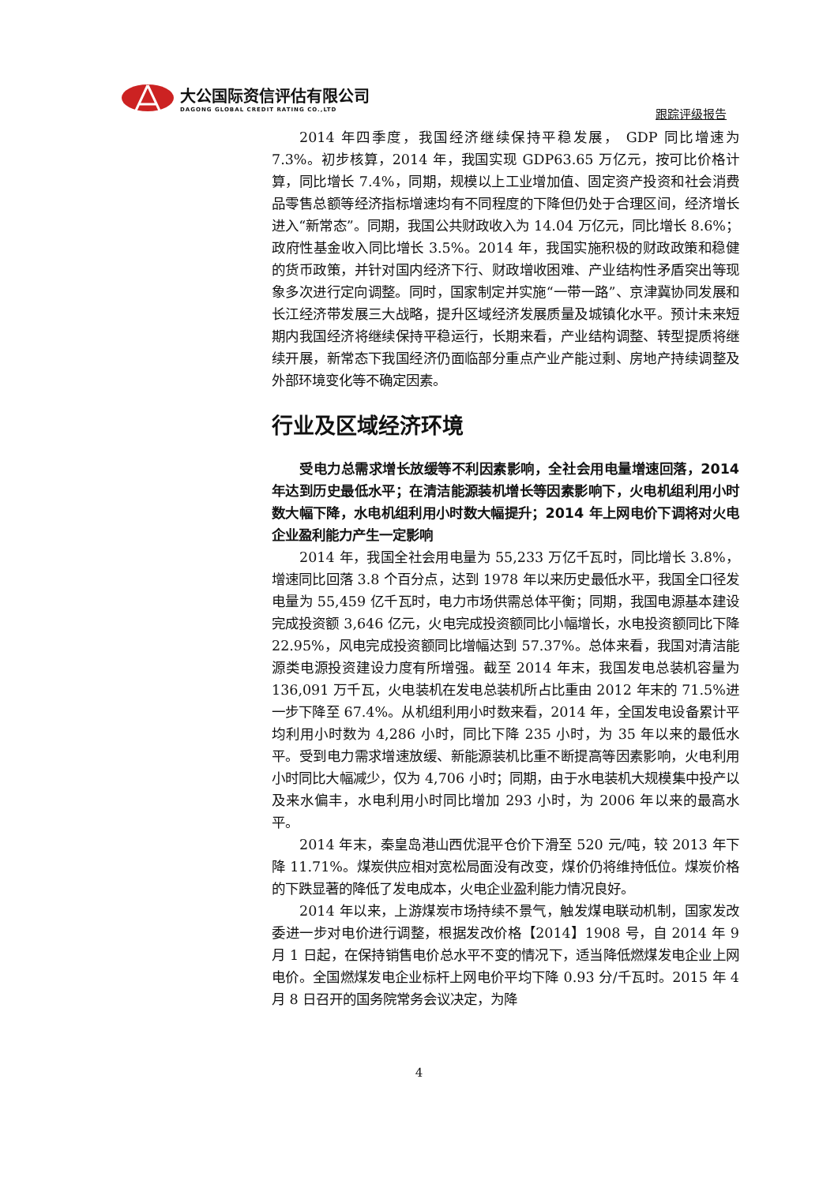大公国际资信评估有限公司
DAGONG GLOBAL CREDIT RATING CO.,LTD
跟踪评级报告
2014 年四季度，我国经济继续保持平稳发展， GDP 同比增速为 7.3%。初步核算，2014 年，我国实现 GDP63.65 万亿元，按可比价格计算，同比增长 7.4%，同期，规模以上工业增加值、固定资产投资和社会消费品零售总额等经济指标增速均有不同程度的下降但仍处于合理区间，经济增长进入“新常态”。同期，我国公共财政收入为 14.04 万亿元，同比增长 8.6%；政府性基金收入同比增长 3.5%。2014 年，我国实施积极的财政政策和稳健的货币政策，并针对国内经济下行、财政增收困难、产业结构性矛盾突出等现象多次进行定向调整。同时，国家制定并实施“一带一路”、京津冀协同发展和长江经济带发展三大战略，提升区域经济发展质量及城镇化水平。预计未来短期内我国经济将继续保持平稳运行，长期来看，产业结构调整、转型提质将继续开展，新常态下我国经济仍面临部分重点产业产能过剩、房地产持续调整及外部环境变化等不确定因素。
行业及区域经济环境
受电力总需求增长放缓等不利因素影响，全社会用电量增速回落，2014 年达到历史最低水平；在清洁能源装机增长等因素影响下，火电机组利用小时数大幅下降，水电机组利用小时数大幅提升；2014 年上网电价下调将对火电企业盈利能力产生一定影响
2014 年，我国全社会用电量为 55,233 万亿千瓦时，同比增长 3.8%，增速同比回落 3.8 个百分点，达到 1978 年以来历史最低水平，我国全口径发电量为 55,459 亿千瓦时，电力市场供需总体平衡；同期，我国电源基本建设完成投资额 3,646 亿元，火电完成投资额同比小幅增长，水电投资额同比下降 22.95%，风电完成投资额同比增幅达到 57.37%。总体来看，我国对清洁能源类电源投资建设力度有所增强。截至 2014 年末，我国发电总装机容量为 136,091 万千瓦，火电装机在发电总装机所占比重由 2012 年末的 71.5%进一步下降至 67.4%。从机组利用小时数来看，2014 年，全国发电设备累计平均利用小时数为 4,286 小时，同比下降 235 小时，为 35 年以来的最低水平。受到电力需求增速放缓、新能源装机比重不断提高等因素影响，火电利用小时同比大幅减少，仅为 4,706 小时；同期，由于水电装机大规模集中投产以及来水偏丰，水电利用小时同比增加 293 小时，为 2006 年以来的最高水平。
2014 年末，秦皇岛港山西优混平仓价下滑至 520 元/吨，较 2013 年下降 11.71%。煤炭供应相对宽松局面没有改变，煤价仍将维持低位。煤炭价格的下跌显著的降低了发电成本，火电企业盈利能力情况良好。
2014 年以来，上游煤炭市场持续不景气，触发煤电联动机制，国家发改委进一步对电价进行调整，根据发改价格【2014】1908 号，自 2014 年 9 月 1 日起，在保持销售电价总水平不变的情况下，适当降低燃煤发电企业上网电价。全国燃煤发电企业标杆上网电价平均下降 0.93 分/千瓦时。2015 年 4 月 8 日召开的国务院常务会议决定，为降
4